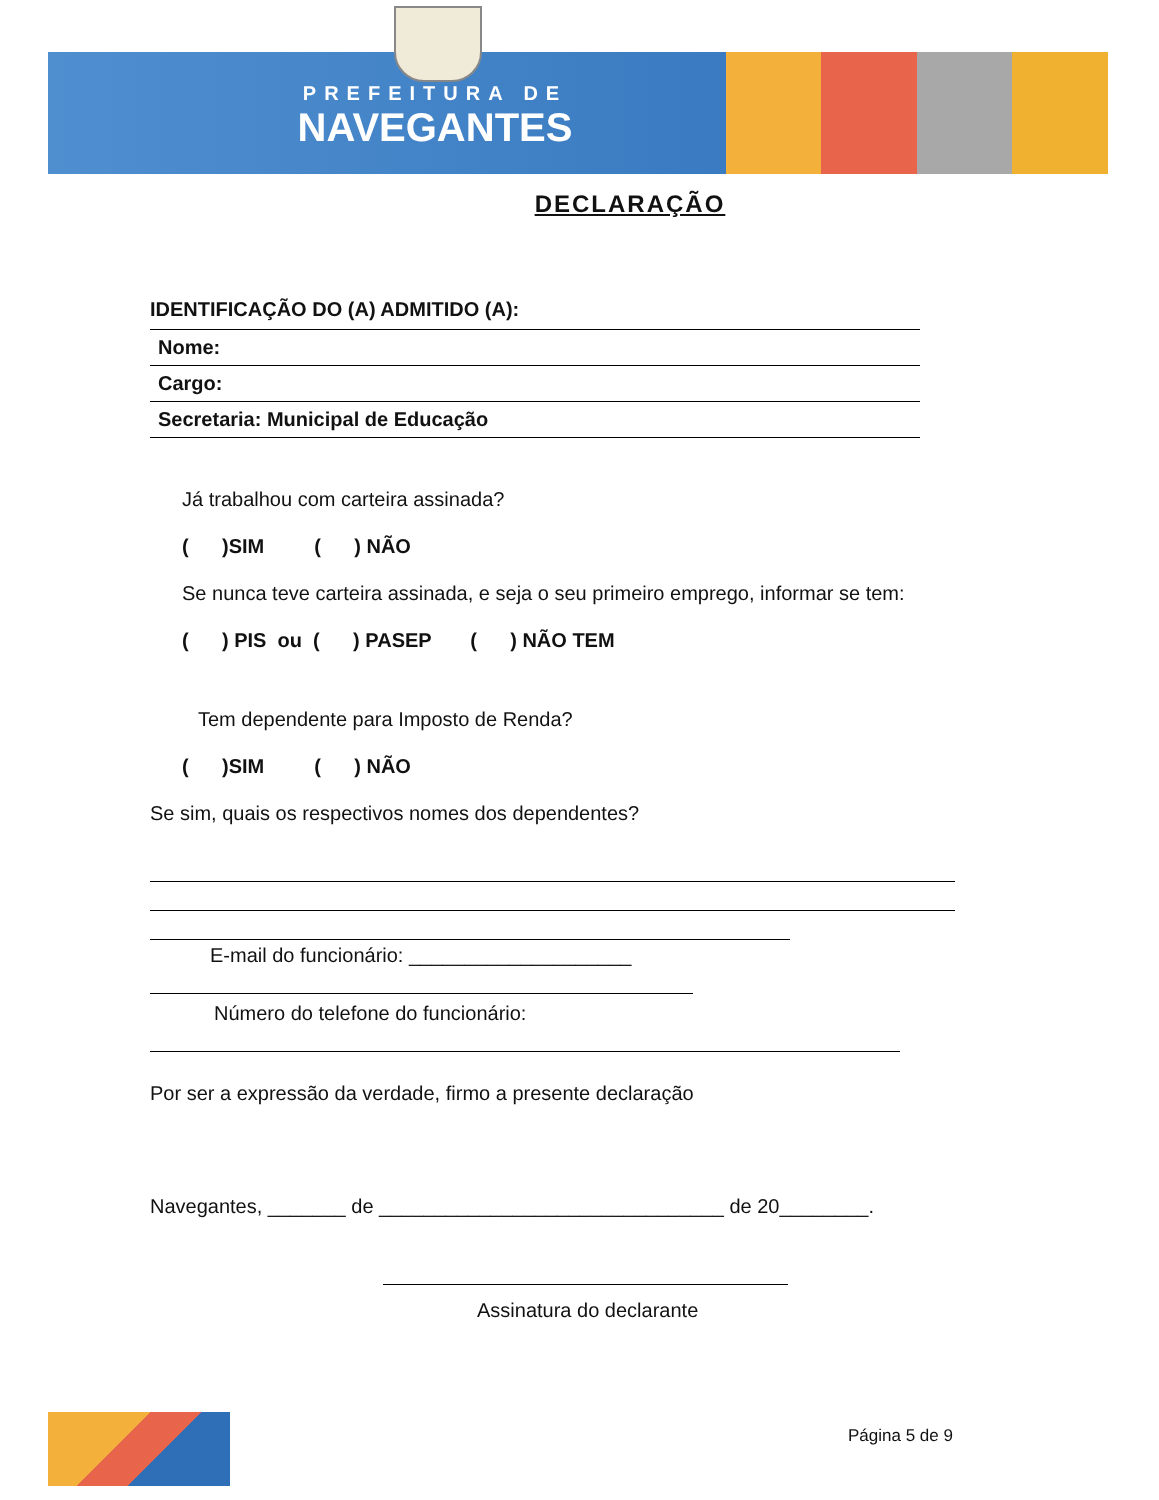PREFEITURA DE
NAVEGANTES
DECLARAÇÃO
IDENTIFICAÇÃO DO (A) ADMITIDO (A):
| Nome: |
| Cargo: |
| Secretaria: Municipal de Educação |
Já trabalhou com carteira assinada?
( )SIM ( ) NÃO
Se nunca teve carteira assinada, e seja o seu primeiro emprego, informar se tem:
( ) PIS ou ( ) PASEP ( ) NÃO TEM
Tem dependente para Imposto de Renda?
( )SIM ( ) NÃO
Se sim, quais os respectivos nomes dos dependentes?
E-mail do funcionário: ____________________
Número do telefone do funcionário:
Por ser a expressão da verdade, firmo a presente declaração
Navegantes, _______ de _______________________________ de 20________.
Assinatura do declarante
Página 5 de 9